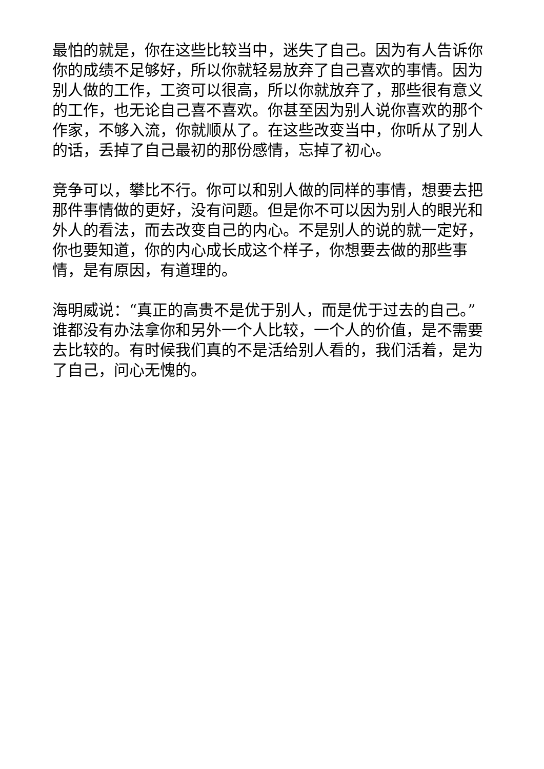最怕的就是，你在这些比较当中，迷失了自己。因为有人告诉你你的成绩不足够好，所以你就轻易放弃了自己喜欢的事情。因为别人做的工作，工资可以很高，所以你就放弃了，那些很有意义的工作，也无论自己喜不喜欢。你甚至因为别人说你喜欢的那个作家，不够入流，你就顺从了。在这些改变当中，你听从了别人的话，丢掉了自己最初的那份感情，忘掉了初心。
竞争可以，攀比不行。你可以和别人做的同样的事情，想要去把那件事情做的更好，没有问题。但是你不可以因为别人的眼光和外人的看法，而去改变自己的内心。不是别人的说的就一定好，你也要知道，你的内心成长成这个样子，你想要去做的那些事情，是有原因，有道理的。
海明威说：“真正的高贵不是优于别人，而是优于过去的自己。”谁都没有办法拿你和另外一个人比较，一个人的价值，是不需要去比较的。有时候我们真的不是活给别人看的，我们活着，是为了自己，问心无愧的。